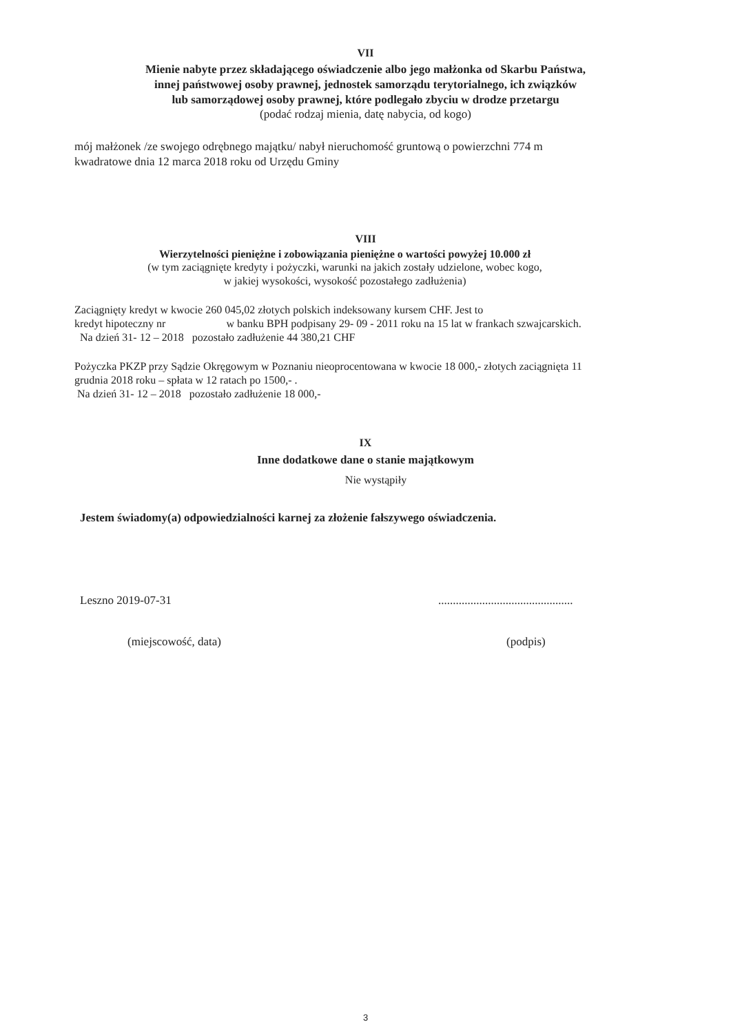VII
Mienie nabyte przez składającego oświadczenie albo jego małżonka od Skarbu Państwa,
innej państwowej osoby prawnej, jednostek samorządu terytorialnego, ich związków
lub samorządowej osoby prawnej, które podlegało zbyciu w drodze przetargu
(podać rodzaj mienia, datę nabycia, od kogo)
mój małżonek /ze swojego odrębnego majątku/ nabył nieruchomość gruntową o powierzchni 774 m
kwadratowe dnia 12 marca 2018 roku od Urzędu Gminy
VIII
Wierzytelności pieniężne i zobowiązania pieniężne o wartości powyżej 10.000 zł
(w tym zaciągnięte kredyty i pożyczki, warunki na jakich zostały udzielone, wobec kogo,
w jakiej wysokości, wysokość pozostałego zadłużenia)
Zaciągnięty kredyt w kwocie 260 045,02 złotych polskich indeksowany kursem CHF. Jest to
kredyt hipoteczny nr w banku BPH podpisany 29- 09 - 2011 roku na 15 lat w frankach szwajcarskich.
Na dzień 31- 12 – 2018 pozostało zadłużenie 44 380,21 CHF
Pożyczka PKZP przy Sądzie Okręgowym w Poznaniu nieoprocentowana w kwocie 18 000,- złotych zaciągnięta 11
grudnia 2018 roku – spłata w 12 ratach po 1500,- .
Na dzień 31- 12 – 2018 pozostało zadłużenie 18 000,-
IX
Inne dodatkowe dane o stanie majątkowym
Nie wystąpiły
Jestem świadomy(a) odpowiedzialności karnej za złożenie fałszywego oświadczenia.
Leszno 2019-07-31 ..............................................
(miejscowość, data) (podpis)
3